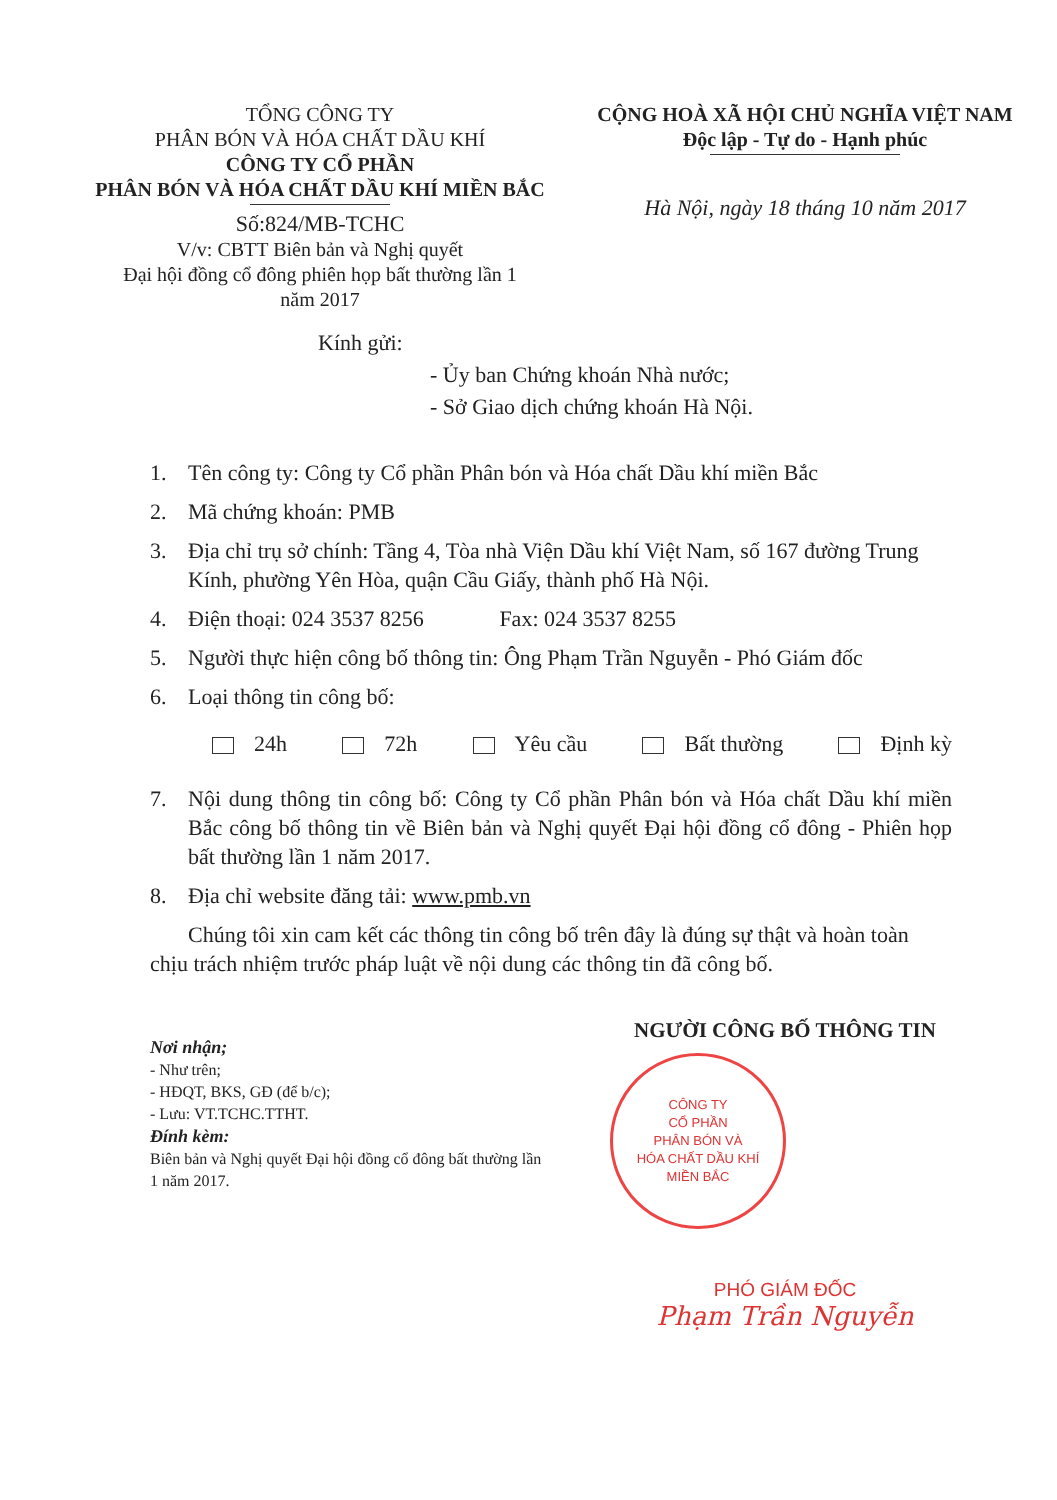TỔNG CÔNG TY
PHÂN BÓN VÀ HÓA CHẤT DẦU KHÍ
CÔNG TY CỔ PHẦN
PHÂN BÓN VÀ HÓA CHẤT DẦU KHÍ MIỀN BẮC
Số:824/MB-TCHC
V/v: CBTT Biên bản và Nghị quyết
Đại hội đồng cổ đông phiên họp bất thường lần 1
năm 2017
CỘNG HOÀ XÃ HỘI CHỦ NGHĨA VIỆT NAM
Độc lập - Tự do - Hạnh phúc
Hà Nội, ngày 18 tháng 10 năm 2017
Kính gửi:
- Ủy ban Chứng khoán Nhà nước;
- Sở Giao dịch chứng khoán Hà Nội.
1. Tên công ty: Công ty Cổ phần Phân bón và Hóa chất Dầu khí miền Bắc
2. Mã chứng khoán: PMB
3. Địa chỉ trụ sở chính: Tầng 4, Tòa nhà Viện Dầu khí Việt Nam, số 167 đường Trung Kính, phường Yên Hòa, quận Cầu Giấy, thành phố Hà Nội.
4. Điện thoại: 024 3537 8256 Fax: 024 3537 8255
5. Người thực hiện công bố thông tin: Ông Phạm Trần Nguyễn - Phó Giám đốc
6. Loại thông tin công bố:
24h 72h Yêu cầu Bất thường Định kỳ
7. Nội dung thông tin công bố: Công ty Cổ phần Phân bón và Hóa chất Dầu khí miền Bắc công bố thông tin về Biên bản và Nghị quyết Đại hội đồng cổ đông - Phiên họp bất thường lần 1 năm 2017.
8. Địa chỉ website đăng tải: www.pmb.vn
Chúng tôi xin cam kết các thông tin công bố trên đây là đúng sự thật và hoàn toàn chịu trách nhiệm trước pháp luật về nội dung các thông tin đã công bố.
Nơi nhận;
- Như trên;
- HĐQT, BKS, GĐ (để b/c);
- Lưu: VT.TCHC.TTHT.
Đính kèm:
Biên bản và Nghị quyết Đại hội đồng cổ đông bất thường lần 1 năm 2017.
NGƯỜI CÔNG BỐ THÔNG TIN
CÔNG TY
CỔ PHẦN
PHÂN BÓN VÀ
HÓA CHẤT DẦU KHÍ
MIỀN BẮC
PHÓ GIÁM ĐỐC
Phạm Trần Nguyễn